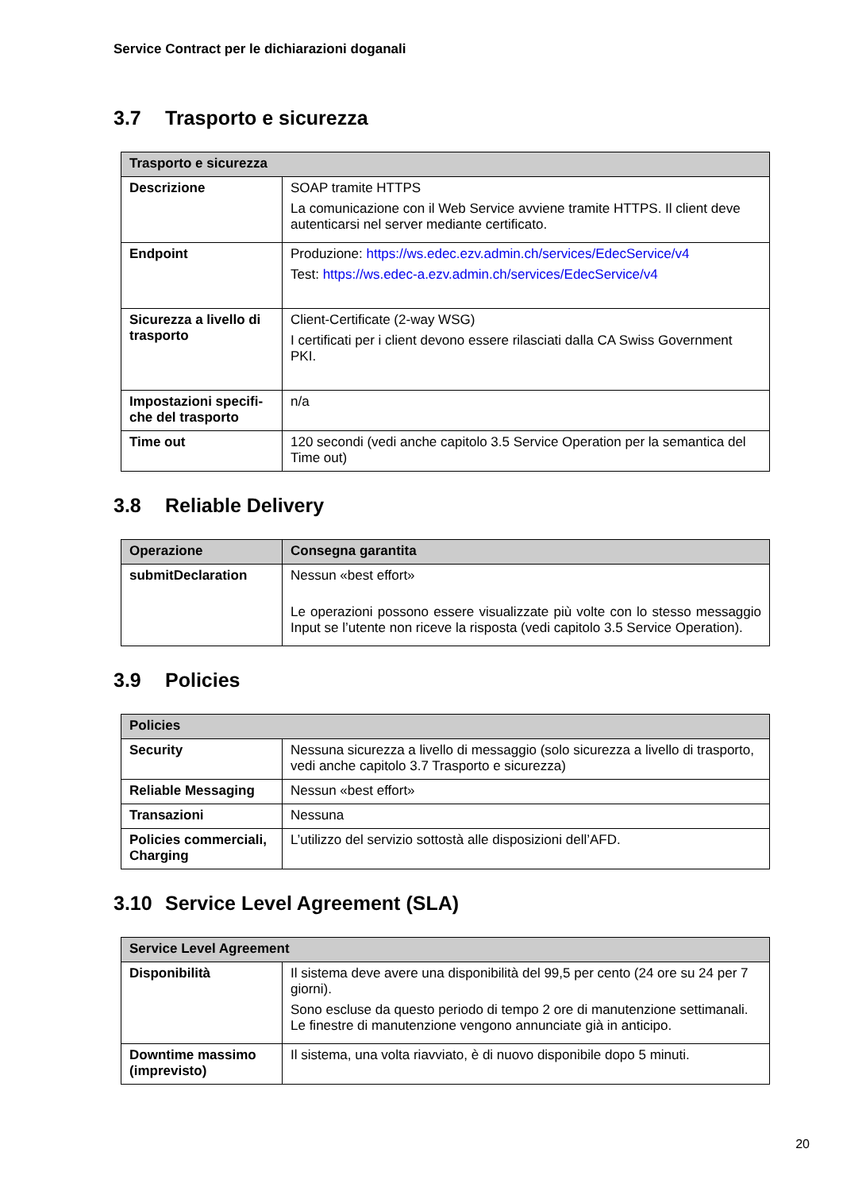Service Contract per le dichiarazioni doganali
3.7 Trasporto e sicurezza
| Trasporto e sicurezza | |
| --- | --- |
| Descrizione | SOAP tramite HTTPS La comunicazione con il Web Service avviene tramite HTTPS. Il client deve autenticarsi nel server mediante certificato. |
| Endpoint | Produzione: https://ws.edec.ezv.admin.ch/services/EdecService/v4 Test: https://ws.edec-a.ezv.admin.ch/services/EdecService/v4 |
| Sicurezza a livello di trasporto | Client-Certificate (2-way WSG) I certificati per i client devono essere rilasciati dalla CA Swiss Government PKI. |
| Impostazioni specifi-che del trasporto | n/a |
| Time out | 120 secondi (vedi anche capitolo 3.5 Service Operation per la semantica del Time out) |
3.8 Reliable Delivery
| Operazione | Consegna garantita |
| --- | --- |
| submitDeclaration | Nessun «best effort» Le operazioni possono essere visualizzate più volte con lo stesso messaggio Input se l’utente non riceve la risposta (vedi capitolo 3.5 Service Operation). |
3.9 Policies
| Policies | |
| --- | --- |
| Security | Nessuna sicurezza a livello di messaggio (solo sicurezza a livello di trasporto, vedi anche capitolo 3.7 Trasporto e sicurezza) |
| Reliable Messaging | Nessun «best effort» |
| Transazioni | Nessuna |
| Policies commerciali, Charging | L’utilizzo del servizio sottostà alle disposizioni dell’AFD. |
3.10 Service Level Agreement (SLA)
| Service Level Agreement | |
| --- | --- |
| Disponibilità | Il sistema deve avere una disponibilità del 99,5 per cento (24 ore su 24 per 7 giorni). Sono escluse da questo periodo di tempo 2 ore di manutenzione settimanali. Le finestre di manutenzione vengono annunciate già in anticipo. |
| Downtime massimo (imprevisto) | Il sistema, una volta riavviato, è di nuovo disponibile dopo 5 minuti. |
20